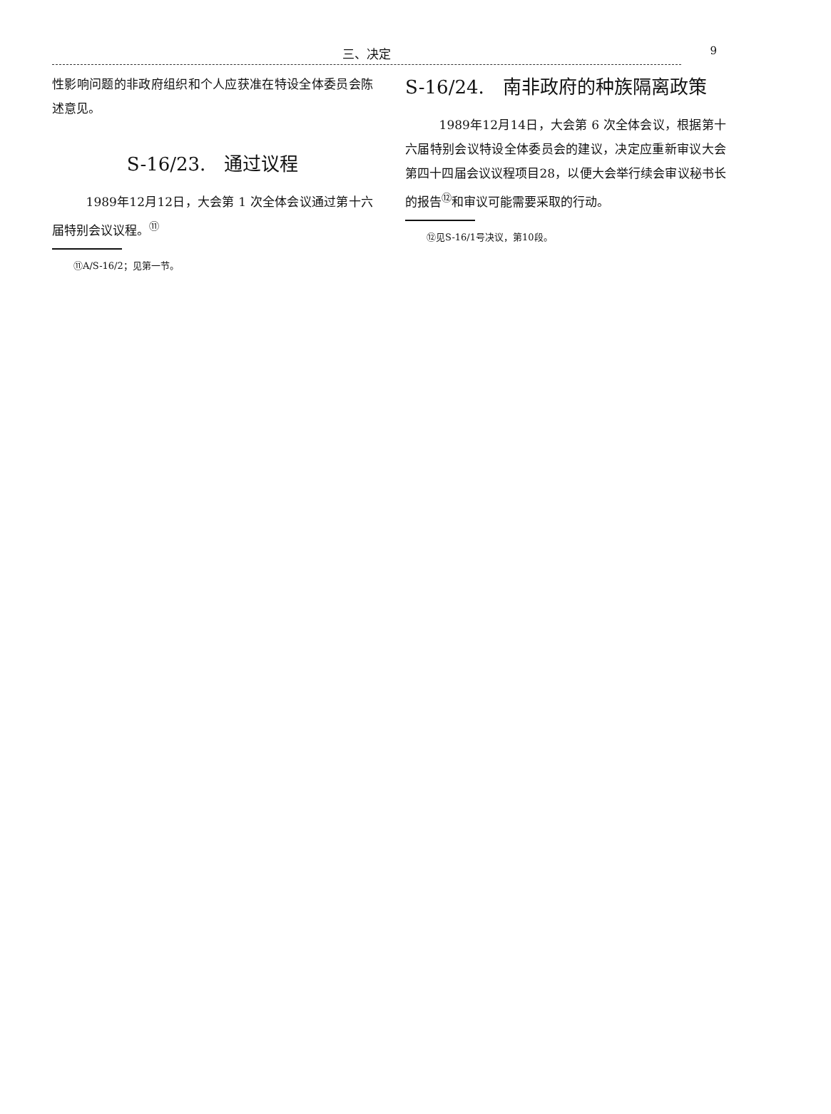三、决定
9
性影响问题的非政府组织和个人应获准在特设全体委员会陈述意见。
S-16/23.　通过议程
1989年12月12日，大会第 1 次全体会议通过第十六届特别会议议程。<sup>⑪</sup>
⑪A/S-16/2；见第一节。
S-16/24.　南非政府的种族隔离政策
1989年12月14日，大会第 6 次全体会议，根据第十六届特别会议特设全体委员会的建议，决定应重新审议大会第四十四届会议议程项目28，以便大会举行续会审议秘书长的报告<sup>⑫</sup>和审议可能需要采取的行动。
⑫见S-16/1号决议，第10段。